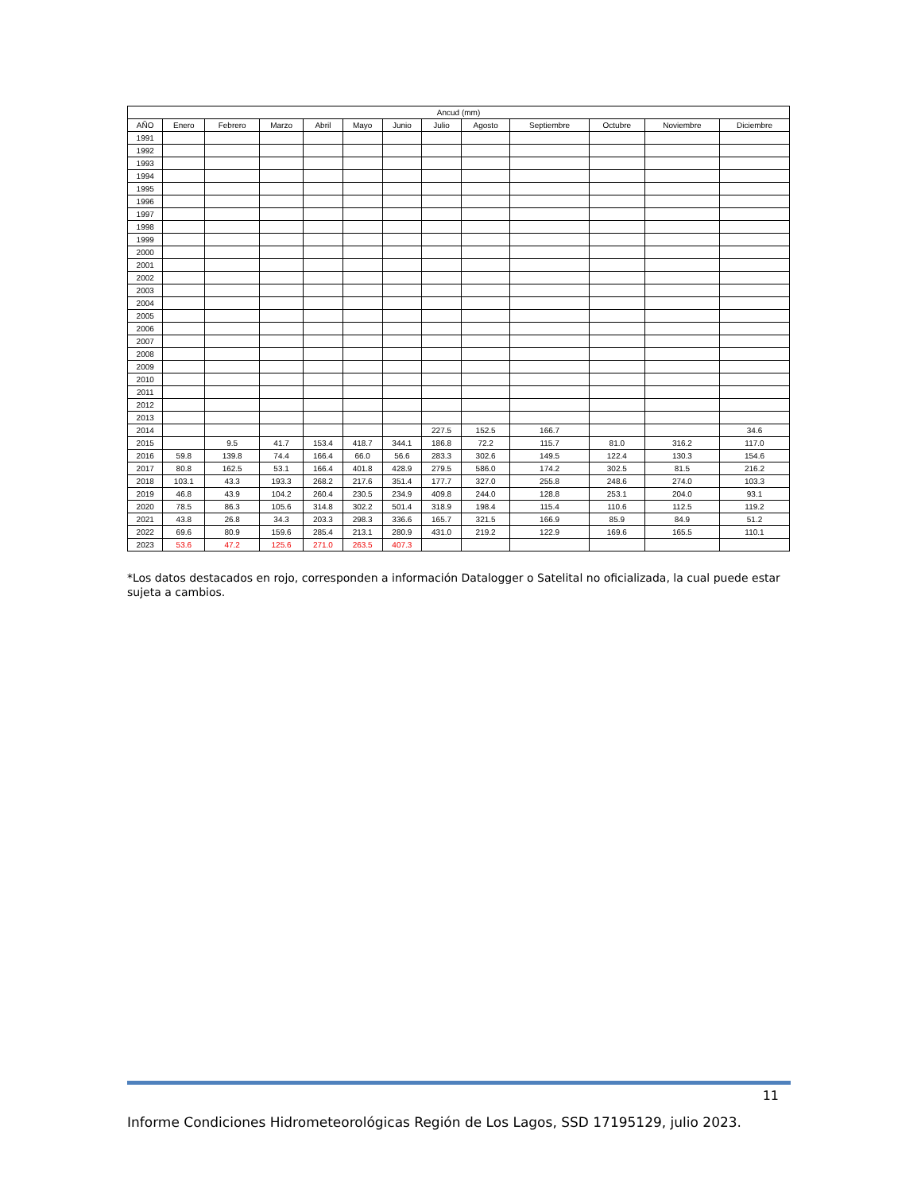| Ancud (mm) | | | | | | | | | | | | |
| --- | --- | --- | --- | --- | --- | --- | --- | --- | --- | --- | --- | --- |
| AÑO | Enero | Febrero | Marzo | Abril | Mayo | Junio | Julio | Agosto | Septiembre | Octubre | Noviembre | Diciembre |
| 1991 | | | | | | | | | | | | |
| 1992 | | | | | | | | | | | | |
| 1993 | | | | | | | | | | | | |
| 1994 | | | | | | | | | | | | |
| 1995 | | | | | | | | | | | | |
| 1996 | | | | | | | | | | | | |
| 1997 | | | | | | | | | | | | |
| 1998 | | | | | | | | | | | | |
| 1999 | | | | | | | | | | | | |
| 2000 | | | | | | | | | | | | |
| 2001 | | | | | | | | | | | | |
| 2002 | | | | | | | | | | | | |
| 2003 | | | | | | | | | | | | |
| 2004 | | | | | | | | | | | | |
| 2005 | | | | | | | | | | | | |
| 2006 | | | | | | | | | | | | |
| 2007 | | | | | | | | | | | | |
| 2008 | | | | | | | | | | | | |
| 2009 | | | | | | | | | | | | |
| 2010 | | | | | | | | | | | | |
| 2011 | | | | | | | | | | | | |
| 2012 | | | | | | | | | | | | |
| 2013 | | | | | | | | | | | | |
| 2014 | | | | | | | 227.5 | 152.5 | 166.7 | | | 34.6 |
| 2015 | | 9.5 | 41.7 | 153.4 | 418.7 | 344.1 | 186.8 | 72.2 | 115.7 | 81.0 | 316.2 | 117.0 |
| 2016 | 59.8 | 139.8 | 74.4 | 166.4 | 66.0 | 56.6 | 283.3 | 302.6 | 149.5 | 122.4 | 130.3 | 154.6 |
| 2017 | 80.8 | 162.5 | 53.1 | 166.4 | 401.8 | 428.9 | 279.5 | 586.0 | 174.2 | 302.5 | 81.5 | 216.2 |
| 2018 | 103.1 | 43.3 | 193.3 | 268.2 | 217.6 | 351.4 | 177.7 | 327.0 | 255.8 | 248.6 | 274.0 | 103.3 |
| 2019 | 46.8 | 43.9 | 104.2 | 260.4 | 230.5 | 234.9 | 409.8 | 244.0 | 128.8 | 253.1 | 204.0 | 93.1 |
| 2020 | 78.5 | 86.3 | 105.6 | 314.8 | 302.2 | 501.4 | 318.9 | 198.4 | 115.4 | 110.6 | 112.5 | 119.2 |
| 2021 | 43.8 | 26.8 | 34.3 | 203.3 | 298.3 | 336.6 | 165.7 | 321.5 | 166.9 | 85.9 | 84.9 | 51.2 |
| 2022 | 69.6 | 80.9 | 159.6 | 285.4 | 213.1 | 280.9 | 431.0 | 219.2 | 122.9 | 169.6 | 165.5 | 110.1 |
| 2023 | 53.6 | 47.2 | 125.6 | 271.0 | 263.5 | 407.3 | | | | | | |
*Los datos destacados en rojo, corresponden a información Datalogger o Satelital no oficializada, la cual puede estar sujeta a cambios.
11
Informe Condiciones Hidrometeorológicas Región de Los Lagos, SSD 17195129, julio 2023.